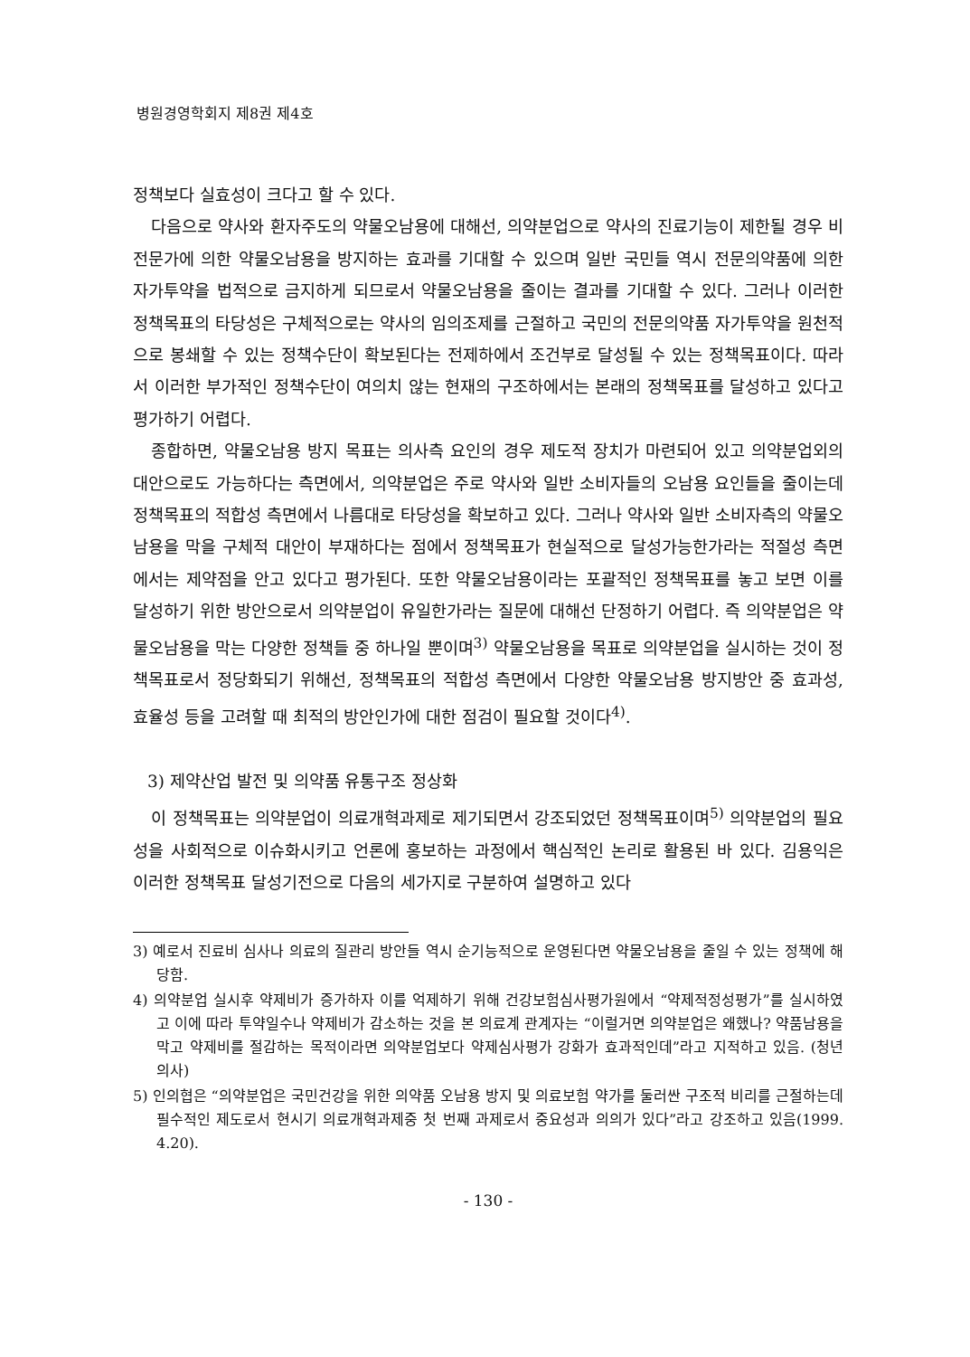병원경영학회지 제8권 제4호
정책보다 실효성이 크다고 할 수 있다.
다음으로 약사와 환자주도의 약물오남용에 대해선, 의약분업으로 약사의 진료기능이 제한될 경우 비전문가에 의한 약물오남용을 방지하는 효과를 기대할 수 있으며 일반 국민들 역시 전문의약품에 의한 자가투약을 법적으로 금지하게 되므로서 약물오남용을 줄이는 결과를 기대할 수 있다. 그러나 이러한 정책목표의 타당성은 구체적으로는 약사의 임의조제를 근절하고 국민의 전문의약품 자가투약을 원천적으로 봉쇄할 수 있는 정책수단이 확보된다는 전제하에서 조건부로 달성될 수 있는 정책목표이다. 따라서 이러한 부가적인 정책수단이 여의치 않는 현재의 구조하에서는 본래의 정책목표를 달성하고 있다고 평가하기 어렵다.
종합하면, 약물오남용 방지 목표는 의사측 요인의 경우 제도적 장치가 마련되어 있고 의약분업외의 대안으로도 가능하다는 측면에서, 의약분업은 주로 약사와 일반 소비자들의 오남용 요인들을 줄이는데 정책목표의 적합성 측면에서 나름대로 타당성을 확보하고 있다. 그러나 약사와 일반 소비자측의 약물오남용을 막을 구체적 대안이 부재하다는 점에서 정책목표가 현실적으로 달성가능한가라는 적절성 측면에서는 제약점을 안고 있다고 평가된다. 또한 약물오남용이라는 포괄적인 정책목표를 놓고 보면 이를 달성하기 위한 방안으로서 의약분업이 유일한가라는 질문에 대해선 단정하기 어렵다. 즉 의약분업은 약물오남용을 막는 다양한 정책들 중 하나일 뿐이며<sup>3)</sup> 약물오남용을 목표로 의약분업을 실시하는 것이 정책목표로서 정당화되기 위해선, 정책목표의 적합성 측면에서 다양한 약물오남용 방지방안 중 효과성, 효율성 등을 고려할 때 최적의 방안인가에 대한 점검이 필요할 것이다<sup>4)</sup>.
3) 제약산업 발전 및 의약품 유통구조 정상화
이 정책목표는 의약분업이 의료개혁과제로 제기되면서 강조되었던 정책목표이며<sup>5)</sup> 의약분업의 필요성을 사회적으로 이슈화시키고 언론에 홍보하는 과정에서 핵심적인 논리로 활용된 바 있다. 김용익은 이러한 정책목표 달성기전으로 다음의 세가지로 구분하여 설명하고 있다
3) 예로서 진료비 심사나 의료의 질관리 방안들 역시 순기능적으로 운영된다면 약물오남용을 줄일 수 있는 정책에 해당함.
4) 의약분업 실시후 약제비가 증가하자 이를 억제하기 위해 건강보험심사평가원에서 “약제적정성평가”를 실시하였고 이에 따라 투약일수나 약제비가 감소하는 것을 본 의료계 관계자는 “이럴거면 의약분업은 왜했나? 약품남용을 막고 약제비를 절감하는 목적이라면 의약분업보다 약제심사평가 강화가 효과적인데”라고 지적하고 있음. (청년의사)
5) 인의협은 “의약분업은 국민건강을 위한 의약품 오남용 방지 및 의료보험 약가를 둘러싼 구조적 비리를 근절하는데 필수적인 제도로서 현시기 의료개혁과제중 첫 번째 과제로서 중요성과 의의가 있다”라고 강조하고 있음(1999. 4.20).
- 130 -